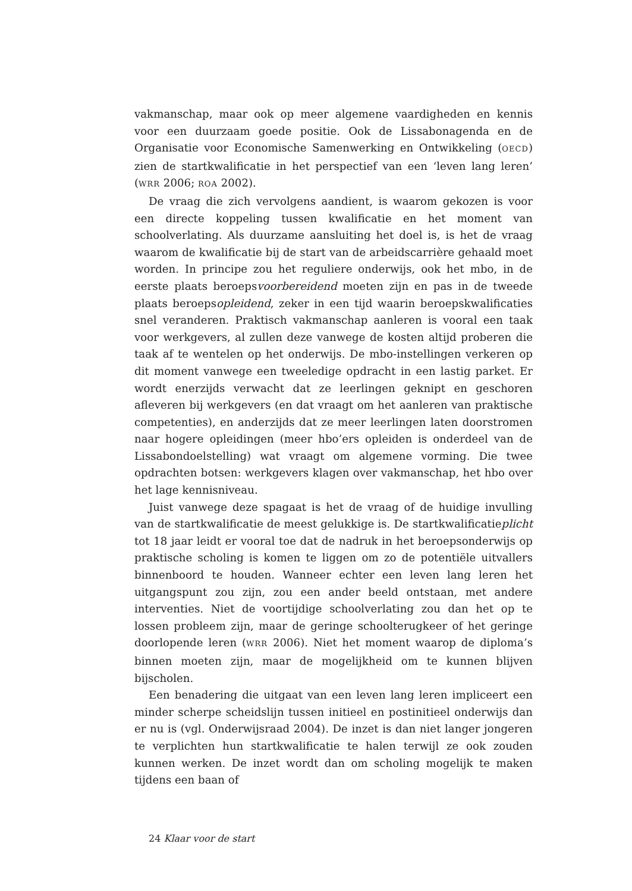vakmanschap, maar ook op meer algemene vaardigheden en kennis voor een duurzaam goede positie. Ook de Lissabonagenda en de Organisatie voor Economische Samenwerking en Ontwikkeling (OECD) zien de startkwalificatie in het perspectief van een ‘leven lang leren’ (WRR 2006; ROA 2002).
De vraag die zich vervolgens aandient, is waarom gekozen is voor een directe koppeling tussen kwalificatie en het moment van schoolverlating. Als duurzame aansluiting het doel is, is het de vraag waarom de kwalificatie bij de start van de arbeidscarrière gehaald moet worden. In principe zou het reguliere onderwijs, ook het mbo, in de eerste plaats beroepsvoorbereidend moeten zijn en pas in de tweede plaats beroepsopleidend, zeker in een tijd waarin beroepskwalificaties snel veranderen. Praktisch vakmanschap aanleren is vooral een taak voor werkgevers, al zullen deze vanwege de kosten altijd proberen die taak af te wentelen op het onderwijs. De mbo-instellingen verkeren op dit moment vanwege een tweeledige opdracht in een lastig parket. Er wordt enerzijds verwacht dat ze leerlingen geknipt en geschoren afleveren bij werkgevers (en dat vraagt om het aanleren van praktische competenties), en anderzijds dat ze meer leerlingen laten doorstromen naar hogere opleidingen (meer hbo’ers opleiden is onderdeel van de Lissabondoelstelling) wat vraagt om algemene vorming. Die twee opdrachten botsen: werkgevers klagen over vakmanschap, het hbo over het lage kennisniveau.
Juist vanwege deze spagaat is het de vraag of de huidige invulling van de startkwalificatie de meest gelukkige is. De startkwalificatieplicht tot 18 jaar leidt er vooral toe dat de nadruk in het beroepsonderwijs op praktische scholing is komen te liggen om zo de potentiële uitvallers binnenboord te houden. Wanneer echter een leven lang leren het uitgangspunt zou zijn, zou een ander beeld ontstaan, met andere interventies. Niet de voortijdige schoolverlating zou dan het op te lossen probleem zijn, maar de geringe schoolterugkeer of het geringe doorlopende leren (WRR 2006). Niet het moment waarop de diploma’s binnen moeten zijn, maar de mogelijkheid om te kunnen blijven bijscholen.
Een benadering die uitgaat van een leven lang leren impliceert een minder scherpe scheidslijn tussen initieel en postinitieel onderwijs dan er nu is (vgl. Onderwijsraad 2004). De inzet is dan niet langer jongeren te verplichten hun startkwalificatie te halen terwijl ze ook zouden kunnen werken. De inzet wordt dan om scholing mogelijk te maken tijdens een baan of
24 Klaar voor de start